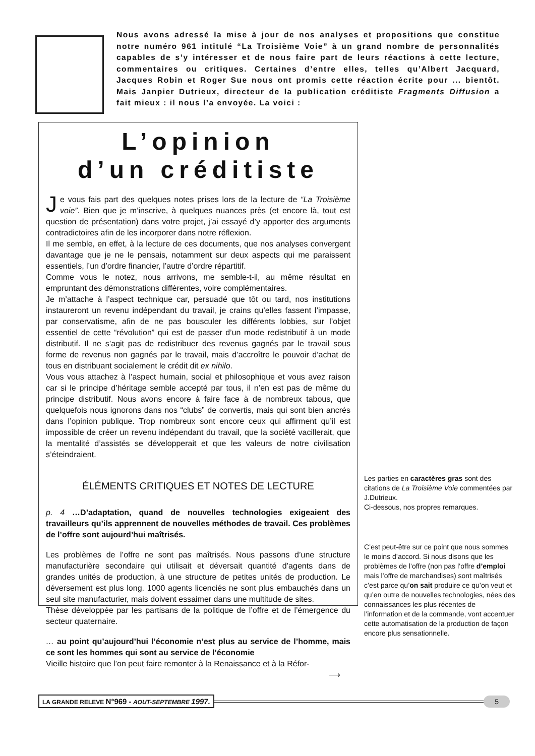Nous avons adressé la mise à jour de nos analyses et propositions que constitue notre numéro 961 intitulé “La Troisième Voie” à un grand nombre de personnalités capables de s’y intéresser et de nous faire part de leurs réactions à cette lecture, commentaires ou critiques. Certaines d’entre elles, telles qu’Albert Jacquard, Jacques Robin et Roger Sue nous ont promis cette réaction écrite pour ... bientôt. Mais Janpier Dutrieux, directeur de la publication créditiste Fragments Diffusion a fait mieux : il nous l’a envoyée. La voici :
L’opinion
d’un créditiste
Je vous fais part des quelques notes prises lors de la lecture de “La Troisième voie”. Bien que je m’inscrive, à quelques nuances près (et encore là, tout est question de présentation) dans votre projet, j’ai essayé d’y apporter des arguments contradictoires afin de les incorporer dans notre réflexion.
Il me semble, en effet, à la lecture de ces documents, que nos analyses convergent davantage que je ne le pensais, notamment sur deux aspects qui me paraissent essentiels, l’un d’ordre financier, l’autre d’ordre répartitif.
Comme vous le notez, nous arrivons, me semble-t-il, au même résultat en empruntant des démonstrations différentes, voire complémentaires.
Je m’attache à l’aspect technique car, persuadé que tôt ou tard, nos institutions instaureront un revenu indépendant du travail, je crains qu’elles fassent l’impasse, par conservatisme, afin de ne pas bousculer les différents lobbies, sur l’objet essentiel de cette “révolution” qui est de passer d’un mode redistributif à un mode distributif. Il ne s’agit pas de redistribuer des revenus gagnés par le travail sous forme de revenus non gagnés par le travail, mais d’accroître le pouvoir d’achat de tous en distribuant socialement le crédit dit ex nihilo.
Vous vous attachez à l’aspect humain, social et philosophique et vous avez raison car si le principe d’héritage semble accepté par tous, il n’en est pas de même du principe distributif. Nous avons encore à faire face à de nombreux tabous, que quelquefois nous ignorons dans nos “clubs” de convertis, mais qui sont bien ancrés dans l’opinion publique. Trop nombreux sont encore ceux qui affirment qu’il est impossible de créer un revenu indépendant du travail, que la société vacillerait, que la mentalité d’assistés se développerait et que les valeurs de notre civilisation s’éteindraient.
ÉLÉMENTS CRITIQUES ET NOTES DE LECTURE
p. 4 …D’adaptation, quand de nouvelles technologies exigeaient des travailleurs qu’ils apprennent de nouvelles méthodes de travail. Ces problèmes de l’offre sont aujourd’hui maîtrisés.
Les problèmes de l’offre ne sont pas maîtrisés. Nous passons d’une structure manufacturière secondaire qui utilisait et déversait quantité d’agents dans de grandes unités de production, à une structure de petites unités de production. Le déversement est plus long. 1000 agents licenciés ne sont plus embauchés dans un seul site manufacturier, mais doivent essaimer dans une multitude de sites.
Thèse développée par les partisans de la politique de l’offre et de l’émergence du secteur quaternaire.
… au point qu’aujourd’hui l’économie n’est plus au service de l’homme, mais ce sont les hommes qui sont au service de l’économie
Vieille histoire que l’on peut faire remonter à la Renaissance et à la Réfor-
⟶
Les parties en caractères gras sont des citations de La Troisième Voie commentées par J.Dutrieux.
Ci-dessous, nos propres remarques.
C’est peut-être sur ce point que nous sommes le moins d’accord. Si nous disons que les problèmes de l’offre (non pas l’offre d’emploi mais l’offre de marchandises) sont maîtrisés c’est parce qu’on sait produire ce qu’on veut et qu’en outre de nouvelles technologies, nées des connaissances les plus récentes de l’information et de la commande, vont accentuer cette automatisation de la production de façon encore plus sensationnelle.
LA GRANDE RELEVE N°969 - AOUT-SEPTEMBRE 1997. 5